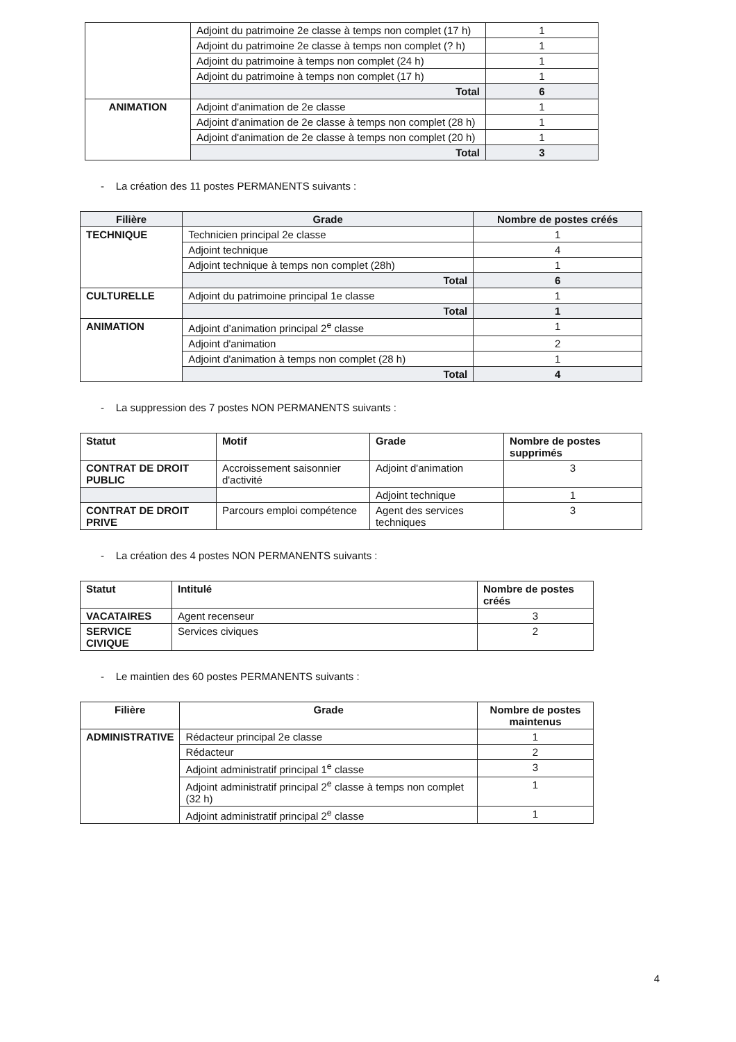| | Adjoint du patrimoine 2e classe à temps non complet (17 h) | 1 |
| | Adjoint du patrimoine 2e classe à temps non complet (? h) | 1 |
| | Adjoint du patrimoine à temps non complet (24 h) | 1 |
| | Adjoint du patrimoine à temps non complet (17 h) | 1 |
| | Total | 6 |
| ANIMATION | Adjoint d'animation de 2e classe | 1 |
| | Adjoint d'animation de 2e classe à temps non complet (28 h) | 1 |
| | Adjoint d'animation de 2e classe à temps non complet (20 h) | 1 |
| | Total | 3 |
- La création des 11 postes PERMANENTS suivants :
| Filière | Grade | Nombre de postes créés |
| --- | --- | --- |
| TECHNIQUE | Technicien principal 2e classe | 1 |
| | Adjoint technique | 4 |
| | Adjoint technique à temps non complet (28h) | 1 |
| | Total | 6 |
| CULTURELLE | Adjoint du patrimoine principal 1e classe | 1 |
| | Total | 1 |
| ANIMATION | Adjoint d’animation principal 2<sup>e</sup> classe | 1 |
| | Adjoint d'animation | 2 |
| | Adjoint d'animation à temps non complet (28 h) | 1 |
| | Total | 4 |
- La suppression des 7 postes NON PERMANENTS suivants :
| Statut | Motif | Grade | Nombre de postes supprimés |
| --- | --- | --- | --- |
| CONTRAT DE DROIT PUBLIC | Accroissement saisonnier d'activité | Adjoint d'animation | 3 |
| | | Adjoint technique | 1 |
| CONTRAT DE DROIT PRIVE | Parcours emploi compétence | Agent des services techniques | 3 |
- La création des 4 postes NON PERMANENTS suivants :
| Statut | Intitulé | Nombre de postes créés |
| --- | --- | --- |
| VACATAIRES | Agent recenseur | 3 |
| SERVICE CIVIQUE | Services civiques | 2 |
- Le maintien des 60 postes PERMANENTS suivants :
| Filière | Grade | Nombre de postes maintenus |
| --- | --- | --- |
| ADMINISTRATIVE | Rédacteur principal 2e classe | 1 |
| | Rédacteur | 2 |
| | Adjoint administratif principal 1<sup>e</sup> classe | 3 |
| | Adjoint administratif principal 2<sup>e</sup> classe à temps non complet (32 h) | 1 |
| | Adjoint administratif principal 2<sup>e</sup> classe | 1 |
4